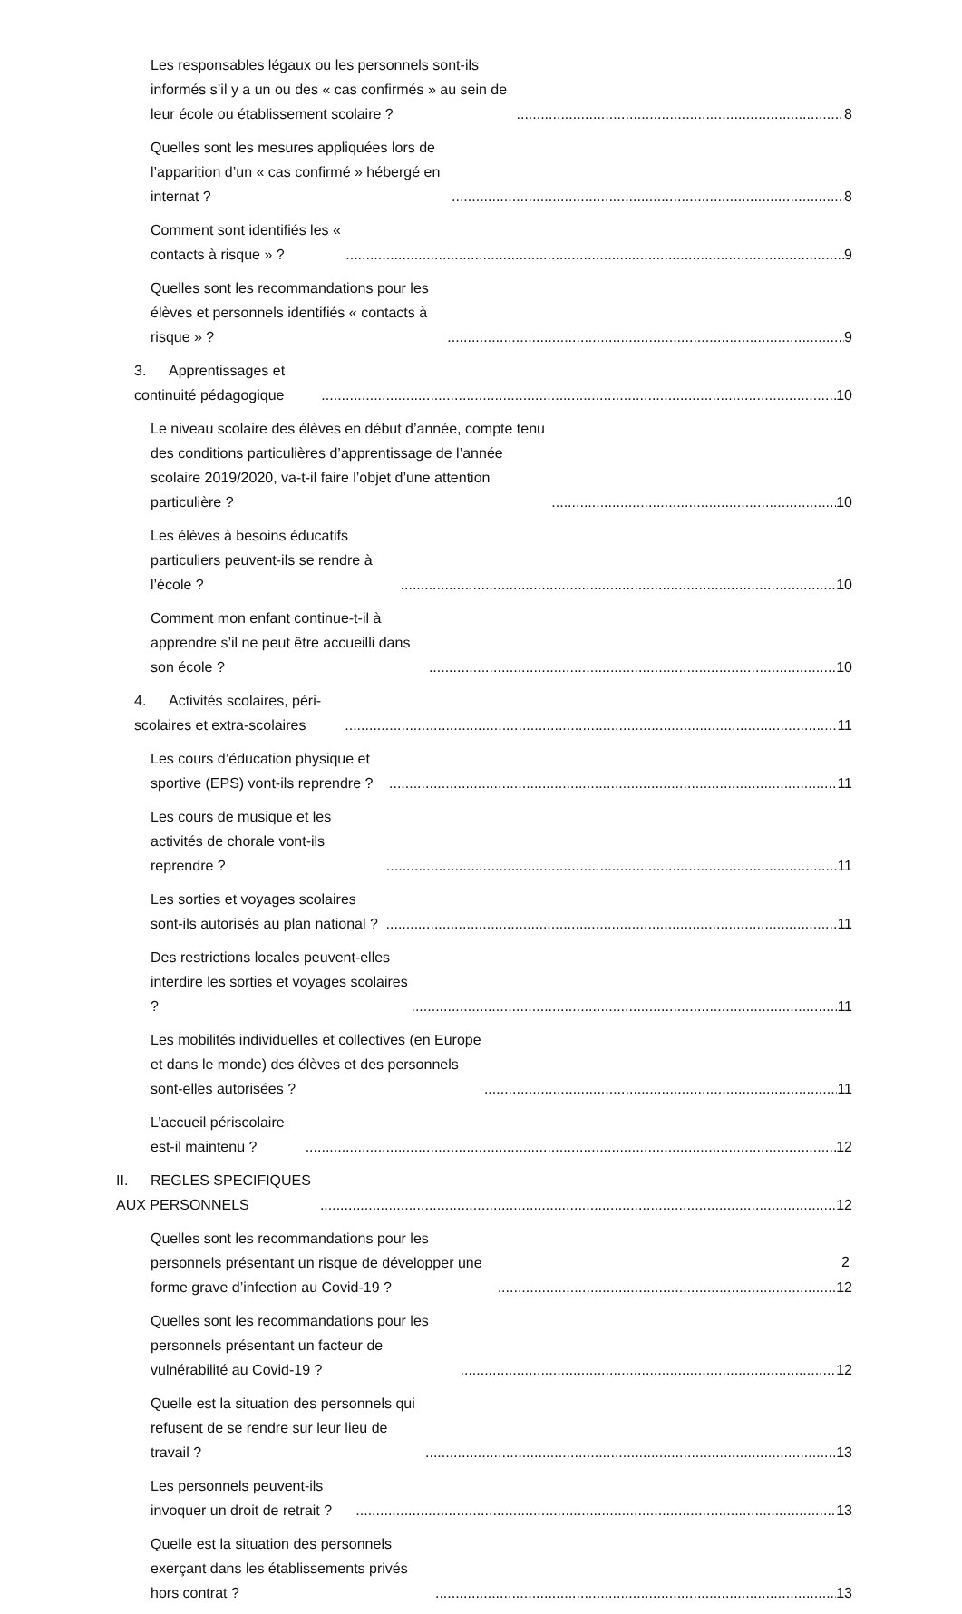Les responsables légaux ou les personnels sont-ils informés s’il y a un ou des « cas confirmés » au sein de leur école ou établissement scolaire ? 8
Quelles sont les mesures appliquées lors de l’apparition d’un « cas confirmé » hébergé en internat ? 8
Comment sont identifiés les « contacts à risque » ? 9
Quelles sont les recommandations pour les élèves et personnels identifiés « contacts à risque » ? 9
3. Apprentissages et continuité pédagogique 10
Le niveau scolaire des élèves en début d’année, compte tenu des conditions particulières d’apprentissage de l’année scolaire 2019/2020, va-t-il faire l’objet d’une attention particulière ? 10
Les élèves à besoins éducatifs particuliers peuvent-ils se rendre à l’école ? 10
Comment mon enfant continue-t-il à apprendre s’il ne peut être accueilli dans son école ? 10
4. Activités scolaires, péri-scolaires et extra-scolaires 11
Les cours d’éducation physique et sportive (EPS) vont-ils reprendre ? 11
Les cours de musique et les activités de chorale vont-ils reprendre ? 11
Les sorties et voyages scolaires sont-ils autorisés au plan national ? 11
Des restrictions locales peuvent-elles interdire les sorties et voyages scolaires ? 11
Les mobilités individuelles et collectives (en Europe et dans le monde) des élèves et des personnels sont-elles autorisées ? 11
L’accueil périscolaire est-il maintenu ? 12
II. REGLES SPECIFIQUES AUX PERSONNELS 12
Quelles sont les recommandations pour les personnels présentant un risque de développer une forme grave d’infection au Covid-19 ? 12
Quelles sont les recommandations pour les personnels présentant un facteur de vulnérabilité au Covid-19 ? 12
Quelle est la situation des personnels qui refusent de se rendre sur leur lieu de travail ? 13
Les personnels peuvent-ils invoquer un droit de retrait ? 13
Quelle est la situation des personnels exerçant dans les établissements privés hors contrat ? 13
2